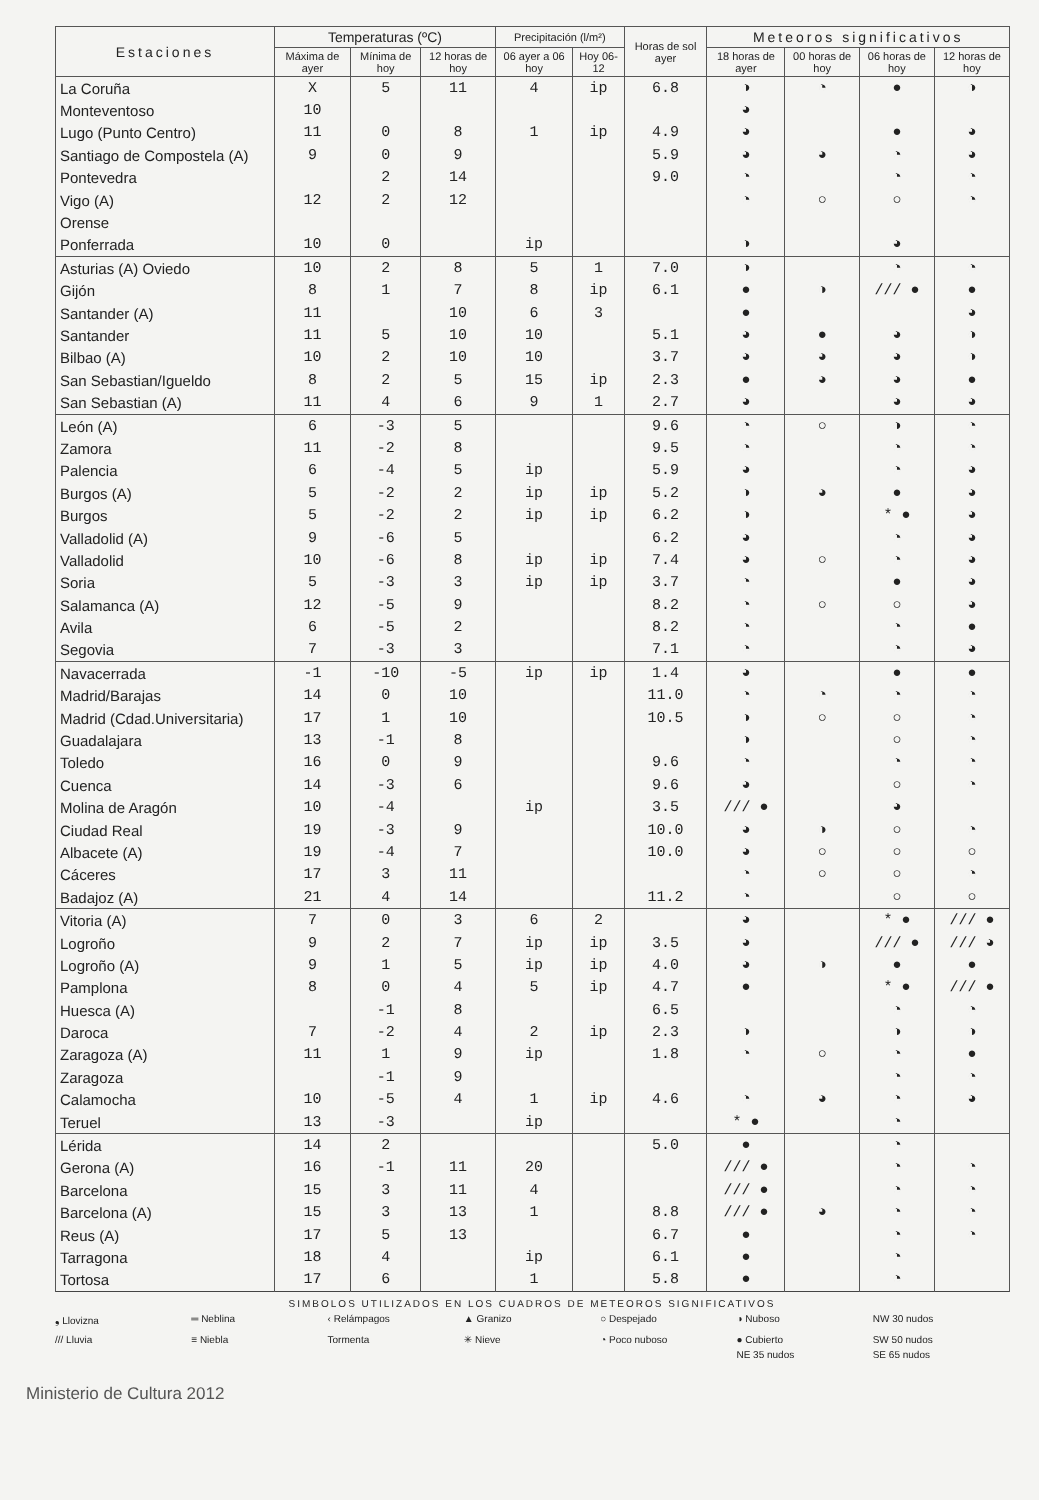| Estaciones | Temperaturas (ºC) | | | Precipitación (l/m²) | | Horas de sol ayer | Meteoros significativos | | | |
| --- | --- | --- | --- | --- | --- | --- | --- | --- | --- | --- |
| | Máxima de ayer | Mínima de hoy | 12 horas de hoy | 06 ayer a 06 hoy | Hoy 06-12 | | 18 horas de ayer | 00 horas de hoy | 06 horas de hoy | 12 horas de hoy |
| La Coruña | X | 5 | 11 | 4 | ip | 6.8 | ◑ | ◔ | ● | ◑ |
| Monteventoso | 10 | | | | | | ◕ | | | |
| Lugo (Punto Centro) | 11 | 0 | 8 | 1 | ip | 4.9 | ◕ | | ● | ◕ |
| Santiago de Compostela (A) | 9 | 0 | 9 | | | 5.9 | ◕ | ◕ | ◔ | ◕ |
| Pontevedra | | 2 | 14 | | | 9.0 | ◔ | | ◔ | ◔ |
| Vigo (A) | 12 | 2 | 12 | | | | ◔ | ○ | ○ | ◔ |
| Orense | | | | | | | | | | |
| Ponferrada | 10 | 0 | | ip | | | ◑ | | ◕ | |
| Asturias (A) Oviedo | 10 | 2 | 8 | 5 | 1 | 7.0 | ◑ | | ◔ | ◔ |
| Gijón | 8 | 1 | 7 | 8 | ip | 6.1 | ● | ◑ | /// ● | ● |
| Santander (A) | 11 | | 10 | 6 | 3 | | ● | | | ◕ |
| Santander | 11 | 5 | 10 | 10 | | 5.1 | ◕ | ● | ◕ | ◑ |
| Bilbao (A) | 10 | 2 | 10 | 10 | | 3.7 | ◕ | ◕ | ◕ | ◑ |
| San Sebastian/Igueldo | 8 | 2 | 5 | 15 | ip | 2.3 | ● | ◕ | ◕ | ● |
| San Sebastian (A) | 11 | 4 | 6 | 9 | 1 | 2.7 | ◕ | | ◕ | ◕ |
| León (A) | 6 | -3 | 5 | | | 9.6 | ◔ | ○ | ◑ | ◔ |
| Zamora | 11 | -2 | 8 | | | 9.5 | ◔ | | ◔ | ◔ |
| Palencia | 6 | -4 | 5 | ip | | 5.9 | ◕ | | ◔ | ◕ |
| Burgos (A) | 5 | -2 | 2 | ip | ip | 5.2 | ◑ | ◕ | ● | ◕ |
| Burgos | 5 | -2 | 2 | ip | ip | 6.2 | ◑ | | * ● | ◕ |
| Valladolid (A) | 9 | -6 | 5 | | | 6.2 | ◕ | | ◔ | ◕ |
| Valladolid | 10 | -6 | 8 | ip | ip | 7.4 | ◕ | ○ | ◔ | ◕ |
| Soria | 5 | -3 | 3 | ip | ip | 3.7 | ◔ | | ● | ◕ |
| Salamanca (A) | 12 | -5 | 9 | | | 8.2 | ◔ | ○ | ○ | ◕ |
| Avila | 6 | -5 | 2 | | | 8.2 | ◔ | | ◔ | ● |
| Segovia | 7 | -3 | 3 | | | 7.1 | ◔ | | ◔ | ◕ |
| Navacerrada | -1 | -10 | -5 | ip | ip | 1.4 | ◕ | | ● | ● |
| Madrid/Barajas | 14 | 0 | 10 | | | 11.0 | ◔ | ◔ | ◔ | ◔ |
| Madrid (Cdad.Universitaria) | 17 | 1 | 10 | | | 10.5 | ◑ | ○ | ○ | ◔ |
| Guadalajara | 13 | -1 | 8 | | | | ◑ | | ○ | ◔ |
| Toledo | 16 | 0 | 9 | | | 9.6 | ◔ | | ◔ | ◔ |
| Cuenca | 14 | -3 | 6 | | | 9.6 | ◕ | | ○ | ◔ |
| Molina de Aragón | 10 | -4 | | ip | | 3.5 | /// ● | | ◕ | |
| Ciudad Real | 19 | -3 | 9 | | | 10.0 | ◕ | ◑ | ○ | ◔ |
| Albacete (A) | 19 | -4 | 7 | | | 10.0 | ◕ | ○ | ○ | ○ |
| Cáceres | 17 | 3 | 11 | | | | ◔ | ○ | ○ | ◔ |
| Badajoz (A) | 21 | 4 | 14 | | | 11.2 | ◔ | | ○ | ○ |
| Vitoria (A) | 7 | 0 | 3 | 6 | 2 | | ◕ | | * ● | /// ● |
| Logroño | 9 | 2 | 7 | ip | ip | 3.5 | ◕ | | /// ● | /// ◕ |
| Logroño (A) | 9 | 1 | 5 | ip | ip | 4.0 | ◕ | ◑ | ● | ● |
| Pamplona | 8 | 0 | 4 | 5 | ip | 4.7 | ● | | * ● | /// ● |
| Huesca (A) | | -1 | 8 | | | 6.5 | | | ◔ | ◔ |
| Daroca | 7 | -2 | 4 | 2 | ip | 2.3 | ◑ | | ◑ | ◑ |
| Zaragoza (A) | 11 | 1 | 9 | ip | | 1.8 | ◔ | ○ | ◔ | ● |
| Zaragoza | | -1 | 9 | | | | | | ◔ | ◔ |
| Calamocha | 10 | -5 | 4 | 1 | ip | 4.6 | ◔ | ◕ | ◔ | ◕ |
| Teruel | 13 | -3 | | ip | | | * ● | | ◔ | |
| Lérida | 14 | 2 | | | | 5.0 | ● | | ◔ | |
| Gerona (A) | 16 | -1 | 11 | 20 | | | /// ● | | ◔ | ◔ |
| Barcelona | 15 | 3 | 11 | 4 | | | /// ● | | ◔ | ◔ |
| Barcelona (A) | 15 | 3 | 13 | 1 | | 8.8 | /// ● | ◕ | ◔ | ◔ |
| Reus (A) | 17 | 5 | 13 | | | 6.7 | ● | | ◔ | ◔ |
| Tarragona | 18 | 4 | | ip | | 6.1 | ● | | ◔ | |
| Tortosa | 17 | 6 | | 1 | | 5.8 | ● | | ◔ | |
SIMBOLOS UTILIZADOS EN LOS CUADROS DE METEOROS SIGNIFICATIVOS
❟ Llovizna ═ Neblina ‹ Relámpagos ▲ Granizo ○ Despejado ◑ Nuboso NW 30 nudos /// Lluvia ≡ Niebla Tormenta ✳ Nieve ◔ Poco nuboso ● Cubierto SW 50 nudos NE 35 nudos SE 65 nudos
Ministerio de Cultura 2012